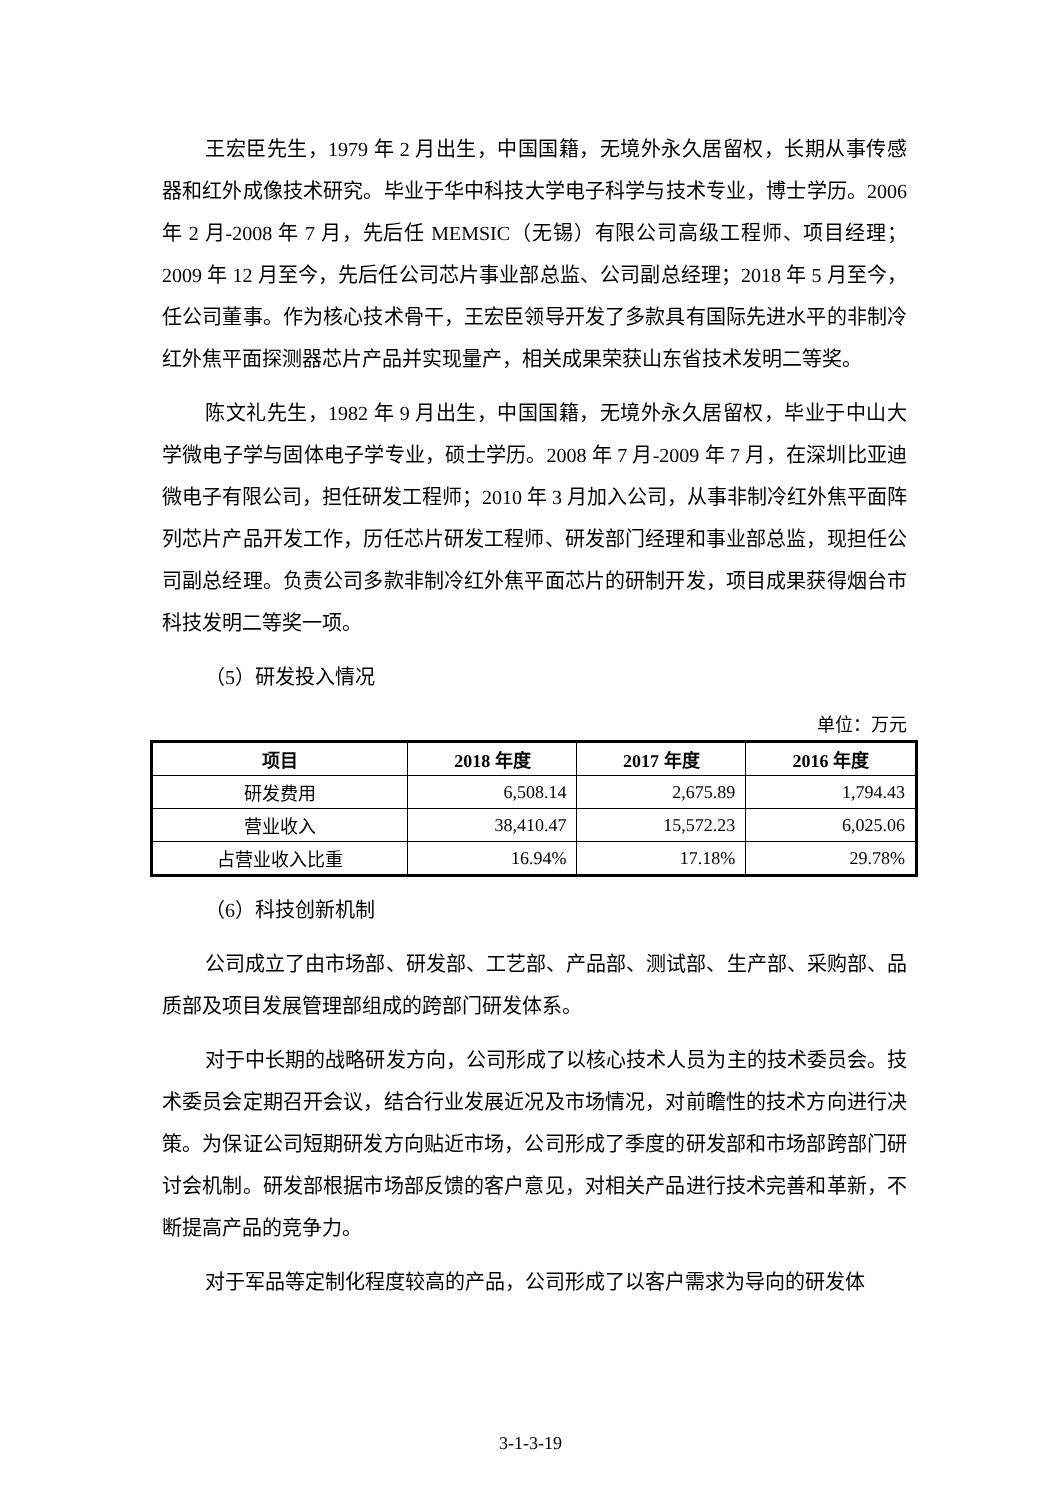王宏臣先生，1979 年 2 月出生，中国国籍，无境外永久居留权，长期从事传感器和红外成像技术研究。毕业于华中科技大学电子科学与技术专业，博士学历。2006 年 2 月-2008 年 7 月，先后任 MEMSIC（无锡）有限公司高级工程师、项目经理；2009 年 12 月至今，先后任公司芯片事业部总监、公司副总经理；2018 年 5 月至今，任公司董事。作为核心技术骨干，王宏臣领导开发了多款具有国际先进水平的非制冷红外焦平面探测器芯片产品并实现量产，相关成果荣获山东省技术发明二等奖。
陈文礼先生，1982 年 9 月出生，中国国籍，无境外永久居留权，毕业于中山大学微电子学与固体电子学专业，硕士学历。2008 年 7 月-2009 年 7 月，在深圳比亚迪微电子有限公司，担任研发工程师；2010 年 3 月加入公司，从事非制冷红外焦平面阵列芯片产品开发工作，历任芯片研发工程师、研发部门经理和事业部总监，现担任公司副总经理。负责公司多款非制冷红外焦平面芯片的研制开发，项目成果获得烟台市科技发明二等奖一项。
（5）研发投入情况
单位：万元
| 项目 | 2018 年度 | 2017 年度 | 2016 年度 |
| --- | --- | --- | --- |
| 研发费用 | 6,508.14 | 2,675.89 | 1,794.43 |
| 营业收入 | 38,410.47 | 15,572.23 | 6,025.06 |
| 占营业收入比重 | 16.94% | 17.18% | 29.78% |
（6）科技创新机制
公司成立了由市场部、研发部、工艺部、产品部、测试部、生产部、采购部、品质部及项目发展管理部组成的跨部门研发体系。
对于中长期的战略研发方向，公司形成了以核心技术人员为主的技术委员会。技术委员会定期召开会议，结合行业发展近况及市场情况，对前瞻性的技术方向进行决策。为保证公司短期研发方向贴近市场，公司形成了季度的研发部和市场部跨部门研讨会机制。研发部根据市场部反馈的客户意见，对相关产品进行技术完善和革新，不断提高产品的竞争力。
对于军品等定制化程度较高的产品，公司形成了以客户需求为导向的研发体
3-1-3-19